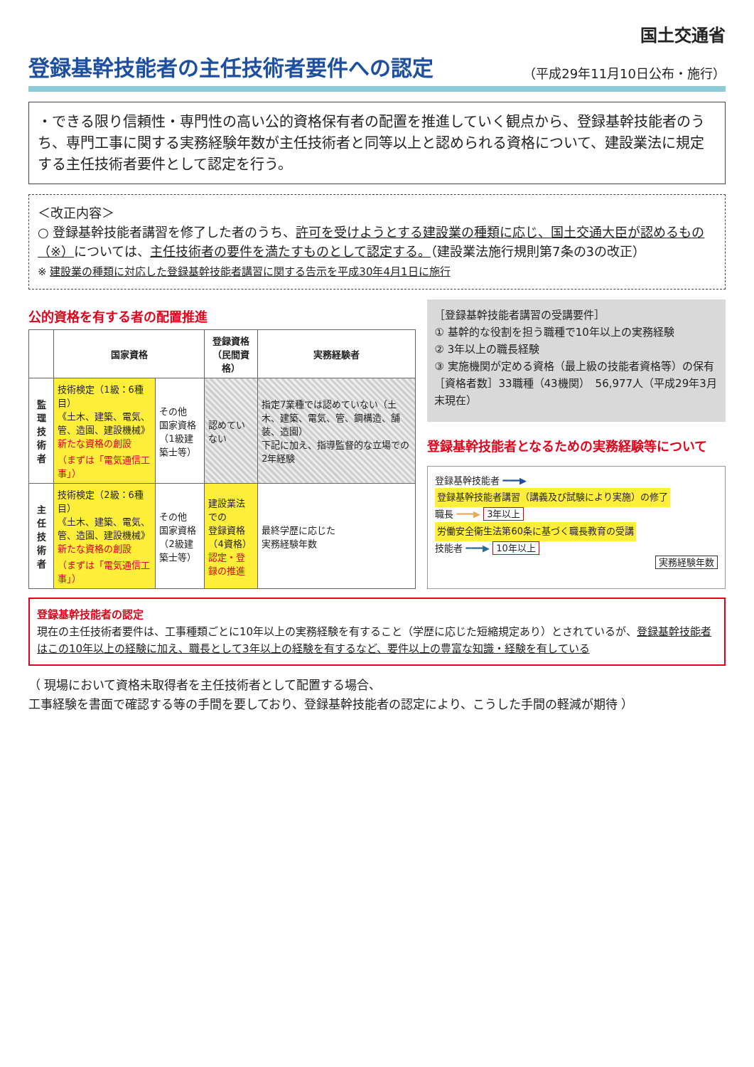国土交通省
登録基幹技能者の主任技術者要件への認定
（平成29年11月10日公布・施行）
・できる限り信頼性・専門性の高い公的資格保有者の配置を推進していく観点から、登録基幹技能者のうち、専門工事に関する実務経験年数が主任技術者と同等以上と認められる資格について、建設業法に規定する主任技術者要件として認定を行う。
＜改正内容＞
○ 登録基幹技能者講習を修了した者のうち、許可を受けようとする建設業の種類に応じ、国土交通大臣が認めるもの（※）については、主任技術者の要件を満たすものとして認定する。（建設業法施行規則第7条の3の改正）
※ 建設業の種類に対応した登録基幹技能者講習に関する告示を平成30年4月1日に施行
公的資格を有する者の配置推進
| | 国家資格 | | 登録資格 （民間資格） | 実務経験者 |
| --- | --- | --- | --- | --- |
| 監理 技術者 | 技術検定（1級：6種目） 《土木、建築、電気、管、造園、建設機械》 新たな資格の創設 （まずは「電気通信工事」） | その他 国家資格 （1級建築士等） | 認めていない | 指定7業種では認めていない（土木、建築、電気、管、鋼構造、舗装、造園） 下記に加え、指導監督的な立場での2年経験 |
| 主任 技術者 | 技術検定（2級：6種目） 《土木、建築、電気、管、造園、建設機械》 新たな資格の創設 （まずは「電気通信工事」） | その他 国家資格 （2級建築士等） | 建設業法での 登録資格（4資格） 認定・登録の推進 | 最終学歴に応じた 実務経験年数 |
［登録基幹技能者講習の受講要件］
① 基幹的な役割を担う職種で10年以上の実務経験
② 3年以上の職長経験
③ 実施機関が定める資格（最上級の技能者資格等）の保有
［資格者数］33職種（43機関）　56,977人（平成29年3月末現在）
登録基幹技能者となるための実務経験等について
登録基幹技能者 ━━━▶
登録基幹技能者講習（講義及び試験により実施）の修了
職長 ━━━▶ 3年以上
労働安全衛生法第60条に基づく職長教育の受講
技能者 ━━━▶ 10年以上
実務経験年数
登録基幹技能者の認定
現在の主任技術者要件は、工事種類ごとに10年以上の実務経験を有すること（学歴に応じた短縮規定あり）とされているが、登録基幹技能者はこの10年以上の経験に加え、職長として3年以上の経験を有するなど、要件以上の豊富な知識・経験を有している
（ 現場において資格未取得者を主任技術者として配置する場合、
工事経験を書面で確認する等の手間を要しており、登録基幹技能者の認定により、こうした手間の軽減が期待 ）